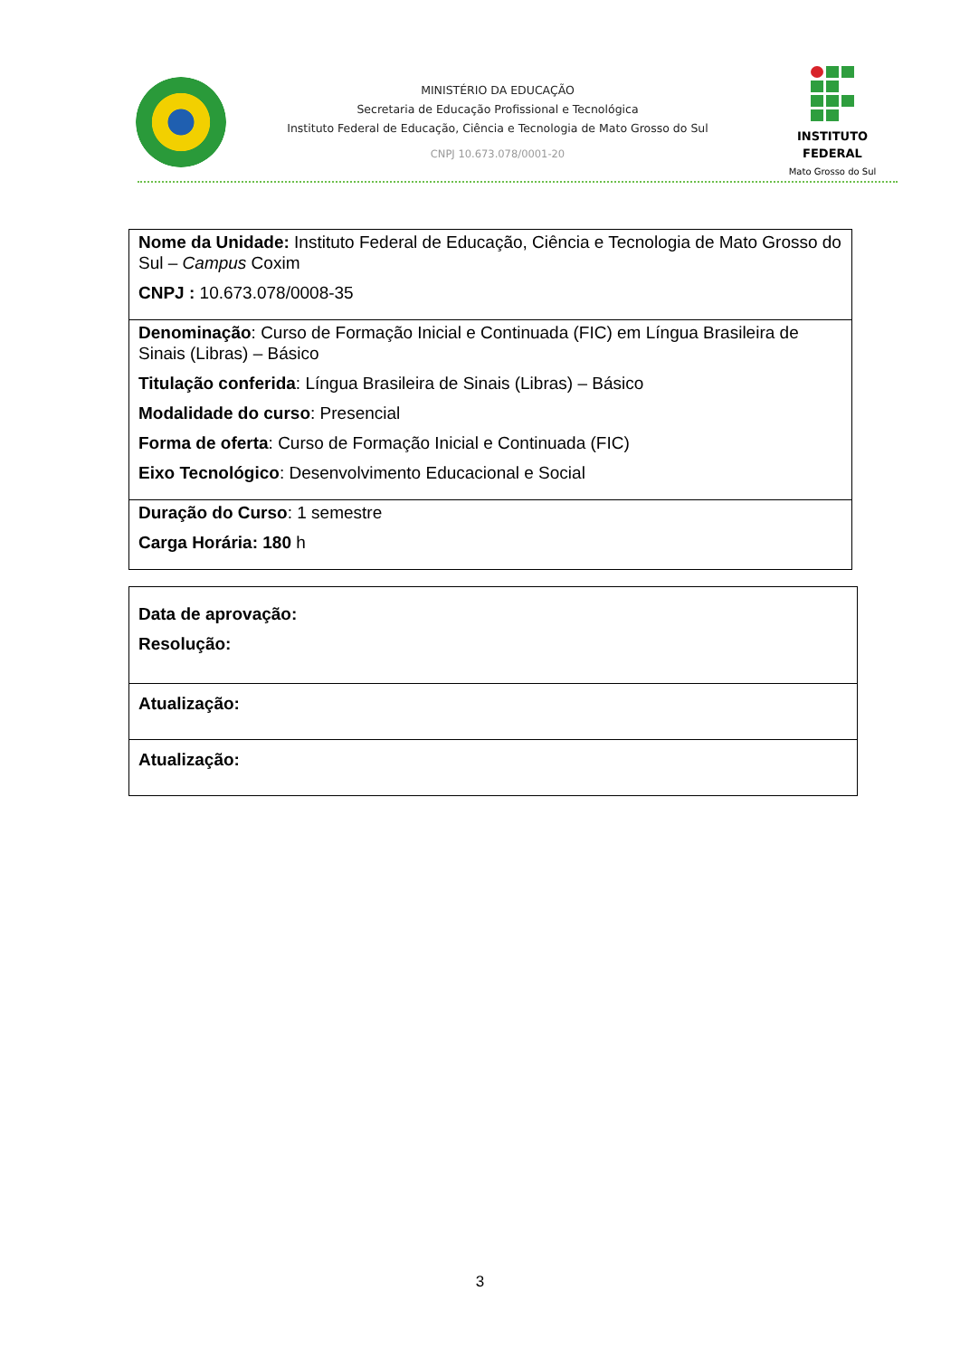MINISTÉRIO DA EDUCAÇÃO
Secretaria de Educação Profissional e Tecnológica
Instituto Federal de Educação, Ciência e Tecnologia de Mato Grosso do Sul
CNPJ 10.673.078/0001-20
INSTITUTO FEDERAL
Mato Grosso do Sul
| Nome da Unidade: Instituto Federal de Educação, Ciência e Tecnologia de Mato Grosso do Sul – Campus Coxim CNPJ : 10.673.078/0008-35 |
| Denominação : Curso de Formação Inicial e Continuada (FIC) em Língua Brasileira de Sinais (Libras) – Básico Titulação conferida : Língua Brasileira de Sinais (Libras) – Básico Modalidade do curso : Presencial Forma de oferta : Curso de Formação Inicial e Continuada (FIC) Eixo Tecnológico : Desenvolvimento Educacional e Social |
| Duração do Curso : 1 semestre Carga Horária: 180 h |
| Data de aprovação: Resolução: |
| Atualização: |
| Atualização: |
3